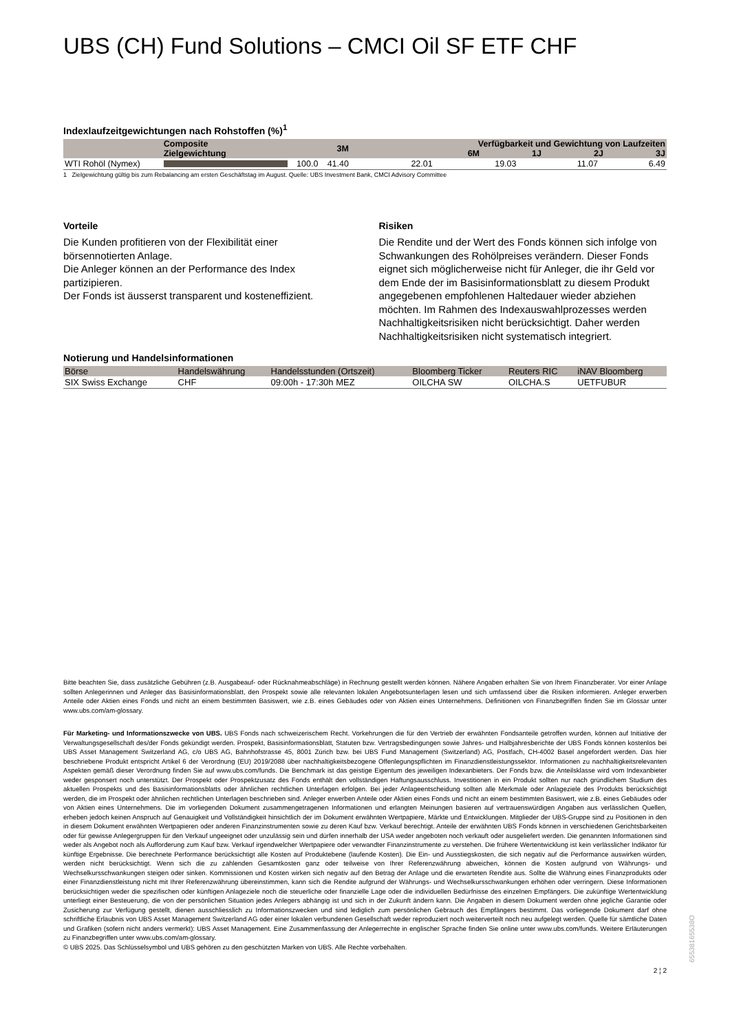UBS (CH) Fund Solutions – CMCI Oil SF ETF CHF
Indexlaufzeitgewichtungen nach Rohstoffen (%)<sup>1</sup>
| | Composite Zielgewichtung | | 3M | Verfügbarkeit und Gewichtung von Laufzeiten 6M 1J 2J 3J | | | |
| --- | --- | --- | --- | --- | --- | --- | --- |
| WTI Rohöl (Nymex) | | 100.0 | 41.40 | 22.01 | 19.03 | 11.07 | 6.49 |
1 Zielgewichtung gültig bis zum Rebalancing am ersten Geschäftstag im August. Quelle: UBS Investment Bank, CMCI Advisory Committee
Vorteile
Die Kunden profitieren von der Flexibilität einer börsennotierten Anlage.
Die Anleger können an der Performance des Index partizipieren.
Der Fonds ist äusserst transparent und kosteneffizient.
Risiken
Die Rendite und der Wert des Fonds können sich infolge von Schwankungen des Rohölpreises verändern. Dieser Fonds eignet sich möglicherweise nicht für Anleger, die ihr Geld vor dem Ende der im Basisinformationsblatt zu diesem Produkt angegebenen empfohlenen Haltedauer wieder abziehen möchten. Im Rahmen des Indexauswahlprozesses werden Nachhaltigkeitsrisiken nicht berücksichtigt. Daher werden Nachhaltigkeitsrisiken nicht systematisch integriert.
Notierung und Handelsinformationen
| Börse | Handelswährung | Handelsstunden (Ortszeit) | Bloomberg Ticker | Reuters RIC | iNAV Bloomberg |
| --- | --- | --- | --- | --- | --- |
| SIX Swiss Exchange | CHF | 09:00h - 17:30h MEZ | OILCHA SW | OILCHA.S | UETFUBUR |
Bitte beachten Sie, dass zusätzliche Gebühren (z.B. Ausgabeauf- oder Rücknahmeabschläge) in Rechnung gestellt werden können. Nähere Angaben erhalten Sie von Ihrem Finanzberater. Vor einer Anlage sollten Anlegerinnen und Anleger das Basisinformationsblatt, den Prospekt sowie alle relevanten lokalen Angebotsunterlagen lesen und sich umfassend über die Risiken informieren. Anleger erwerben Anteile oder Aktien eines Fonds und nicht an einem bestimmten Basiswert, wie z.B. eines Gebäudes oder von Aktien eines Unternehmens. Definitionen von Finanzbegriffen finden Sie im Glossar unter www.ubs.com/am-glossary.
Für Marketing- und Informationszwecke von UBS. UBS Fonds nach schweizerischem Recht. Vorkehrungen die für den Vertrieb der erwähnten Fondsanteile getroffen wurden, können auf Initiative der Verwaltungsgesellschaft des/der Fonds gekündigt werden. Prospekt, Basisinformationsblatt, Statuten bzw. Vertragsbedingungen sowie Jahres- und Halbjahresberichte der UBS Fonds können kostenlos bei UBS Asset Management Switzerland AG, c/o UBS AG, Bahnhofstrasse 45, 8001 Zürich bzw. bei UBS Fund Management (Switzerland) AG, Postfach, CH-4002 Basel angefordert werden. Das hier beschriebene Produkt entspricht Artikel 6 der Verordnung (EU) 2019/2088 über nachhaltigkeitsbezogene Offenlegungspflichten im Finanzdienstleistungssektor. Informationen zu nachhaltigkeitsrelevanten Aspekten gemäß dieser Verordnung finden Sie auf www.ubs.com/funds. Die Benchmark ist das geistige Eigentum des jeweiligen Indexanbieters. Der Fonds bzw. die Anteilsklasse wird vom Indexanbieter weder gesponsert noch unterstützt. Der Prospekt oder Prospektzusatz des Fonds enthält den vollständigen Haftungsausschluss. Investitionen in ein Produkt sollten nur nach gründlichem Studium des aktuellen Prospekts und des Basisinformationsblatts oder ähnlichen rechtlichen Unterlagen erfolgen. Bei jeder Anlageentscheidung sollten alle Merkmale oder Anlageziele des Produkts berücksichtigt werden, die im Prospekt oder ähnlichen rechtlichen Unterlagen beschrieben sind. Anleger erwerben Anteile oder Aktien eines Fonds und nicht an einem bestimmten Basiswert, wie z.B. eines Gebäudes oder von Aktien eines Unternehmens. Die im vorliegenden Dokument zusammengetragenen Informationen und erlangten Meinungen basieren auf vertrauenswürdigen Angaben aus verlässlichen Quellen, erheben jedoch keinen Anspruch auf Genauigkeit und Vollständigkeit hinsichtlich der im Dokument erwähnten Wertpapiere, Märkte und Entwicklungen. Mitglieder der UBS-Gruppe sind zu Positionen in den in diesem Dokument erwähnten Wertpapieren oder anderen Finanzinstrumenten sowie zu deren Kauf bzw. Verkauf berechtigt. Anteile der erwähnten UBS Fonds können in verschiedenen Gerichtsbarkeiten oder für gewisse Anlegergruppen für den Verkauf ungeeignet oder unzulässig sein und dürfen innerhalb der USA weder angeboten noch verkauft oder ausgeliefert werden. Die genannten Informationen sind weder als Angebot noch als Aufforderung zum Kauf bzw. Verkauf irgendwelcher Wertpapiere oder verwandter Finanzinstrumente zu verstehen. Die frühere Wertentwicklung ist kein verlässlicher Indikator für künftige Ergebnisse. Die berechnete Performance berücksichtigt alle Kosten auf Produktebene (laufende Kosten). Die Ein- und Ausstiegskosten, die sich negativ auf die Performance auswirken würden, werden nicht berücksichtigt. Wenn sich die zu zahlenden Gesamtkosten ganz oder teilweise von Ihrer Referenzwährung abweichen, können die Kosten aufgrund von Währungs- und Wechselkursschwankungen steigen oder sinken. Kommissionen und Kosten wirken sich negativ auf den Betrag der Anlage und die erwarteten Rendite aus. Sollte die Währung eines Finanzprodukts oder einer Finanzdienstleistung nicht mit Ihrer Referenzwährung übereinstimmen, kann sich die Rendite aufgrund der Währungs- und Wechselkursschwankungen erhöhen oder verringern. Diese Informationen berücksichtigen weder die spezifischen oder künftigen Anlageziele noch die steuerliche oder finanzielle Lage oder die individuellen Bedürfnisse des einzelnen Empfängers. Die zukünftige Wertentwicklung unterliegt einer Besteuerung, die von der persönlichen Situation jedes Anlegers abhängig ist und sich in der Zukunft ändern kann. Die Angaben in diesem Dokument werden ohne jegliche Garantie oder Zusicherung zur Verfügung gestellt, dienen ausschliesslich zu Informationszwecken und sind lediglich zum persönlichen Gebrauch des Empfängers bestimmt. Das vorliegende Dokument darf ohne schriftliche Erlaubnis von UBS Asset Management Switzerland AG oder einer lokalen verbundenen Gesellschaft weder reproduziert noch weiterverteilt noch neu aufgelegt werden. Quelle für sämtliche Daten und Grafiken (sofern nicht anders vermerkt): UBS Asset Management. Eine Zusammenfassung der Anlegerrechte in englischer Sprache finden Sie online unter www.ubs.com/funds. Weitere Erläuterungen zu Finanzbegriffen unter www.ubs.com/am-glossary.
© UBS 2025. Das Schlüsselsymbol und UBS gehören zu den geschützten Marken von UBS. Alle Rechte vorbehalten.
2 ¦ 2
65538165538O